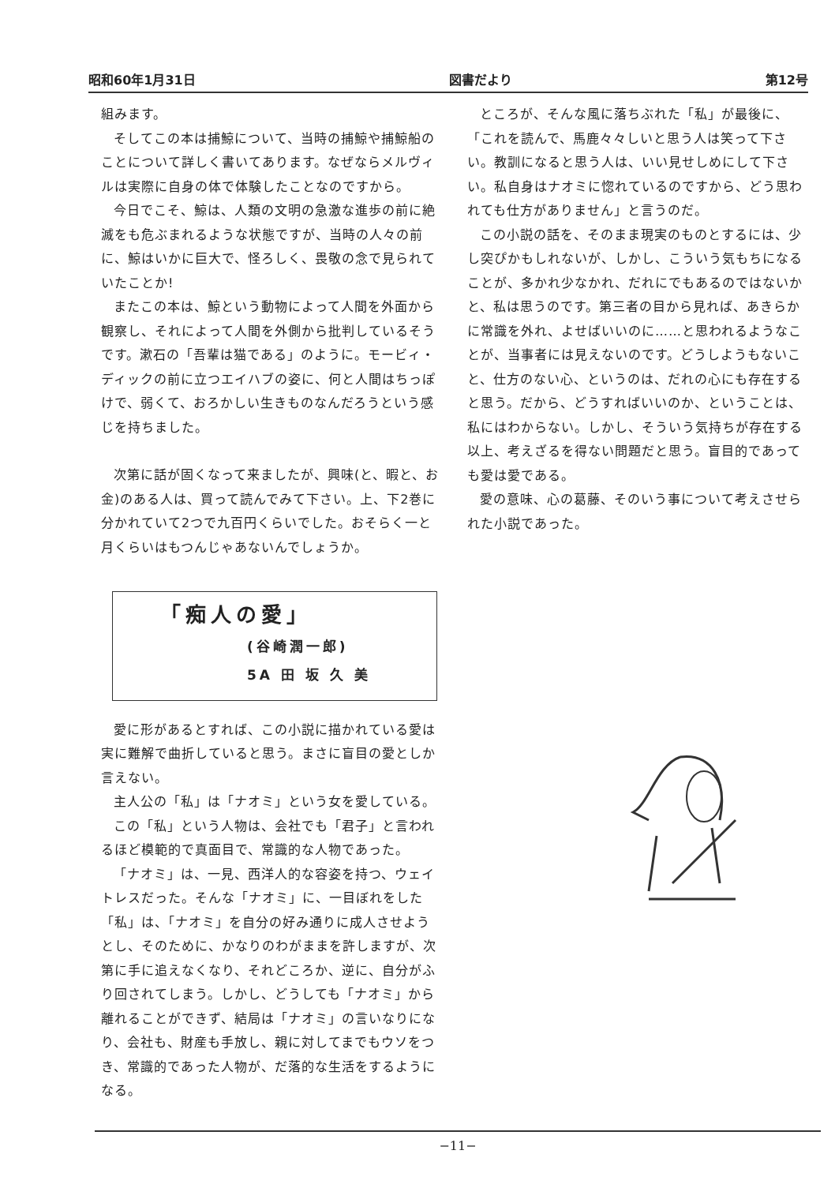昭和60年1月31日 図書だより 第12号
組みます。
そしてこの本は捕鯨について、当時の捕鯨や捕鯨船のことについて詳しく書いてあります。なぜならメルヴィルは実際に自身の体で体験したことなのですから。
今日でこそ、鯨は、人類の文明の急激な進歩の前に絶滅をも危ぶまれるような状態ですが、当時の人々の前に、鯨はいかに巨大で、怪ろしく、畏敬の念で見られていたことか!
またこの本は、鯨という動物によって人間を外面から観察し、それによって人間を外側から批判しているそうです。漱石の「吾輩は猫である」のように。モービィ・ディックの前に立つエイハブの姿に、何と人間はちっぽけで、弱くて、おろかしい生きものなんだろうという感じを持ちました。
次第に話が固くなって来ましたが、興味(と、暇と、お金)のある人は、買って読んでみて下さい。上、下2巻に分かれていて2つで九百円くらいでした。おそらく一と月くらいはもつんじゃあないんでしょうか。
「痴人の愛」
(谷崎潤一郎)
5A 田 坂 久 美
愛に形があるとすれば、この小説に描かれている愛は実に難解で曲折していると思う。まさに盲目の愛としか言えない。
主人公の「私」は「ナオミ」という女を愛している。
この「私」という人物は、会社でも「君子」と言われるほど模範的で真面目で、常識的な人物であった。
「ナオミ」は、一見、西洋人的な容姿を持つ、ウェイトレスだった。そんな「ナオミ」に、一目ぼれをした「私」は、「ナオミ」を自分の好み通りに成人させようとし、そのために、かなりのわがままを許しますが、次第に手に追えなくなり、それどころか、逆に、自分がふり回されてしまう。しかし、どうしても「ナオミ」から離れることができず、結局は「ナオミ」の言いなりになり、会社も、財産も手放し、親に対してまでもウソをつき、常識的であった人物が、だ落的な生活をするようになる。
ところが、そんな風に落ちぶれた「私」が最後に、「これを読んで、馬鹿々々しいと思う人は笑って下さい。教訓になると思う人は、いい見せしめにして下さい。私自身はナオミに惚れているのですから、どう思われても仕方がありません」と言うのだ。
この小説の話を、そのまま現実のものとするには、少し突ぴかもしれないが、しかし、こういう気もちになることが、多かれ少なかれ、だれにでもあるのではないかと、私は思うのです。第三者の目から見れば、あきらかに常識を外れ、よせばいいのに……と思われるようなことが、当事者には見えないのです。どうしようもないこと、仕方のない心、というのは、だれの心にも存在すると思う。だから、どうすればいいのか、ということは、私にはわからない。しかし、そういう気持ちが存在する以上、考えざるを得ない問題だと思う。盲目的であっても愛は愛である。
愛の意味、心の葛藤、そのいう事について考えさせられた小説であった。
−11−